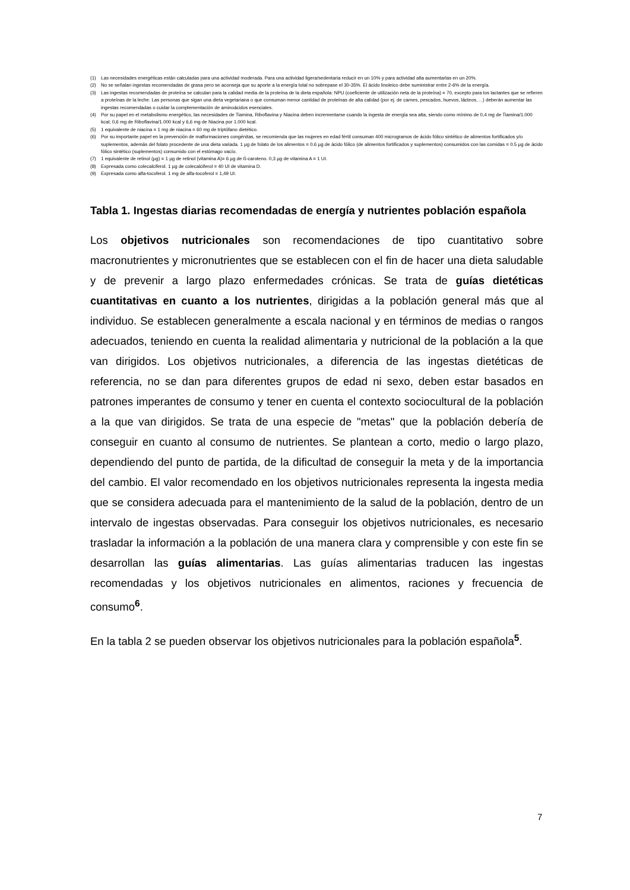(1) Las necesidades energéticas están calculadas para una actividad moderada. Para una actividad ligera/sedentaria reducir en un 10% y para actividad alta aumentarlas en un 20%.
(2) No se señalan ingestas recomendadas de grasa pero se aconseja que su aporte a la energía total no sobrepase el 30-35%. El ácido linoleico debe suministrar entre 2-6% de la energía.
(3) Las ingestas recomendadas de proteína se calculan para la calidad media de la proteína de la dieta española: NPU (coeficiente de utilización neta de la proteína) = 70, excepto para los lactantes que se refieren a proteínas de la leche. Las personas que sigan una dieta vegetariana o que consuman menor cantidad de proteínas de alta calidad (por ej. de carnes, pescados, huevos, lácteos, ...) deberán aumentar las ingestas recomendadas o cuidar la complementación de aminoácidos esenciales.
(4) Por su papel en el metabolismo energético, las necesidades de Tiamina, Riboflavina y Niacina deben incrementarse cuando la ingesta de energía sea alta, siendo como mínimo de 0,4 mg de Tiamina/1.000 kcal; 0,6 mg de Riboflavina/1.000 kcal y 6,6 mg de Niacina por 1.000 kcal.
(5) 1 equivalente de niacina = 1 mg de niacina = 60 mg de triptófano dietético.
(6) Por su importante papel en la prevención de malformaciones congénitas, se recomienda que las mujeres en edad fértil consuman 400 microgramos de ácido fólico sintético de alimentos fortificados y/o suplementos, además del folato procedente de una dieta variada. 1 µg de folato de los alimentos = 0.6 µg de ácido fólico (de alimentos fortificados y suplementos) consumidos con las comidas = 0.5 µg de ácido fólico sintético (suplementos) consumido con el estómago vacío.
(7) 1 equivalente de retinol (µg) = 1 µg de retinol (vitamina A)= 6 µg de ß-caroteno. 0,3 µg de vitamina A = 1 UI.
(8) Expresada como colecalciferol. 1 µg de colecalciferol = 40 UI de vitamina D.
(9) Expresada como alfa-tocoferol. 1 mg de alfa-tocoferol = 1,49 UI.
Tabla 1. Ingestas diarias recomendadas de energía y nutrientes población española
Los objetivos nutricionales son recomendaciones de tipo cuantitativo sobre macronutrientes y micronutrientes que se establecen con el fin de hacer una dieta saludable y de prevenir a largo plazo enfermedades crónicas. Se trata de guías dietéticas cuantitativas en cuanto a los nutrientes, dirigidas a la población general más que al individuo. Se establecen generalmente a escala nacional y en términos de medias o rangos adecuados, teniendo en cuenta la realidad alimentaria y nutricional de la población a la que van dirigidos. Los objetivos nutricionales, a diferencia de las ingestas dietéticas de referencia, no se dan para diferentes grupos de edad ni sexo, deben estar basados en patrones imperantes de consumo y tener en cuenta el contexto sociocultural de la población a la que van dirigidos. Se trata de una especie de "metas" que la población debería de conseguir en cuanto al consumo de nutrientes. Se plantean a corto, medio o largo plazo, dependiendo del punto de partida, de la dificultad de conseguir la meta y de la importancia del cambio. El valor recomendado en los objetivos nutricionales representa la ingesta media que se considera adecuada para el mantenimiento de la salud de la población, dentro de un intervalo de ingestas observadas. Para conseguir los objetivos nutricionales, es necesario trasladar la información a la población de una manera clara y comprensible y con este fin se desarrollan las guías alimentarias. Las guías alimentarias traducen las ingestas recomendadas y los objetivos nutricionales en alimentos, raciones y frecuencia de consumo<sup>6</sup>.
En la tabla 2 se pueden observar los objetivos nutricionales para la población española<sup>5</sup>.
7